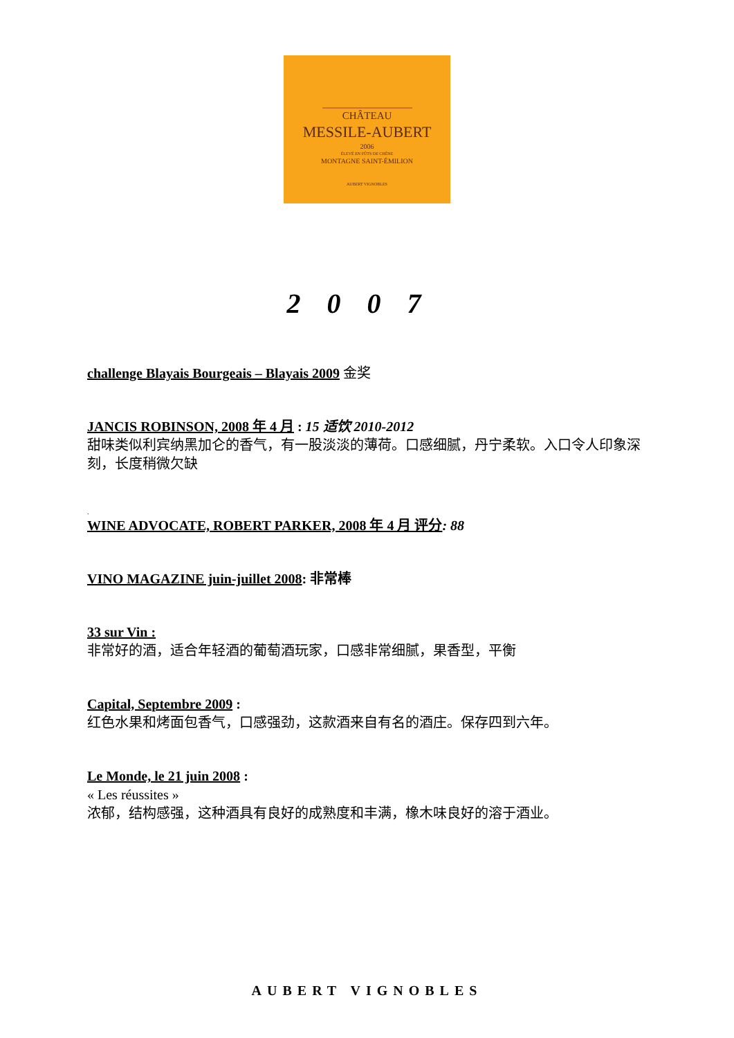CHÂTEAU
MESSILE-AUBERT
2006
ÉLEVÉ EN FÛTS DE CHÊNE
MONTAGNE SAINT-ÉMILION
AUBERT VIGNOBLES
2007
challenge Blayais Bourgeais – Blayais 2009 金奖
JANCIS ROBINSON, 2008 年 4 月 : 15 适饮 2010-2012
甜味类似利宾纳黑加仑的香气，有一股淡淡的薄荷。口感细腻，丹宁柔软。入口令人印象深刻，长度稍微欠缺
.
WINE ADVOCATE, ROBERT PARKER, 2008 年 4 月 评分: 88
VINO MAGAZINE juin-juillet 2008: 非常棒
33 sur Vin :
非常好的酒，适合年轻酒的葡萄酒玩家，口感非常细腻，果香型，平衡
Capital, Septembre 2009 :
红色水果和烤面包香气，口感强劲，这款酒来自有名的酒庄。保存四到六年。
Le Monde, le 21 juin 2008 :
« Les réussites »
浓郁，结构感强，这种酒具有良好的成熟度和丰满，橡木味良好的溶于酒业。
AUBERT VIGNOBLES